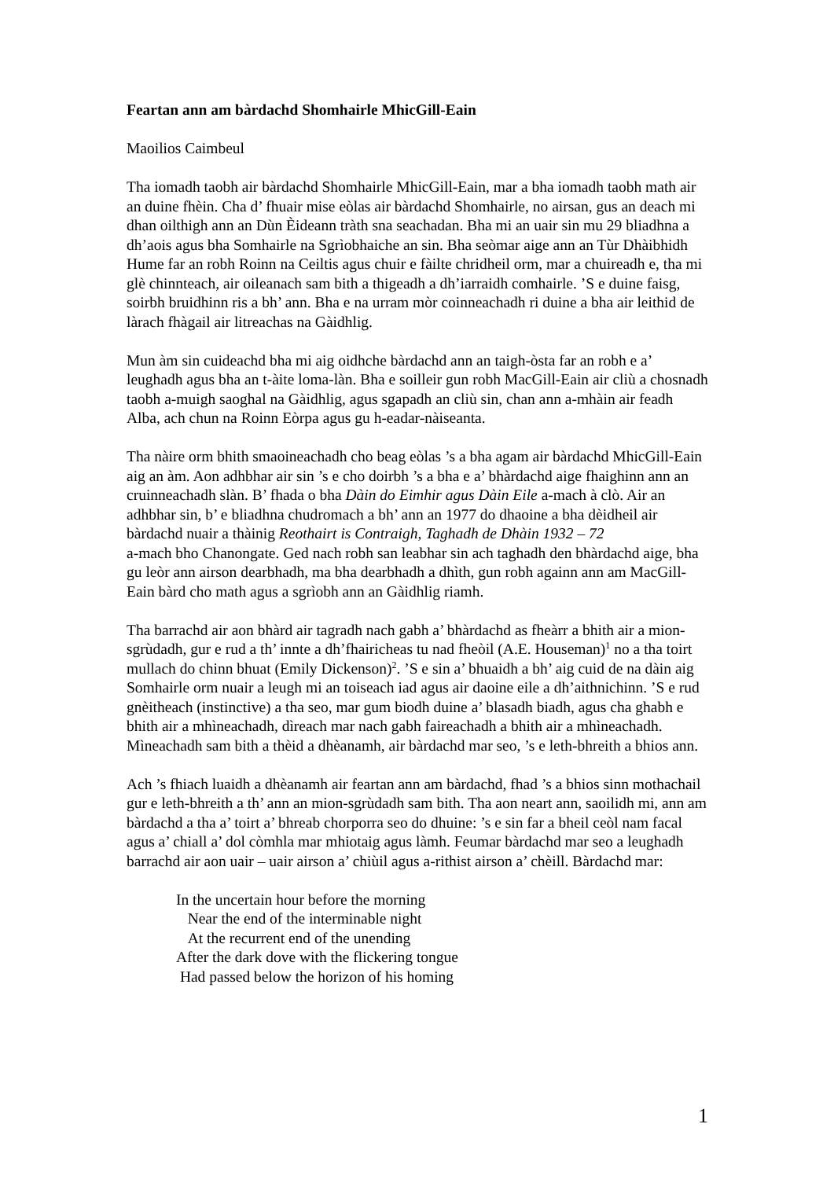Feartan ann am bàrdachd Shomhairle MhicGill-Eain
Maoilios Caimbeul
Tha iomadh taobh air bàrdachd Shomhairle MhicGill-Eain, mar a bha iomadh taobh math air an duine fhèin. Cha d’ fhuair mise eòlas air bàrdachd Shomhairle, no airsan, gus an deach mi dhan oilthigh ann an Dùn Èideann tràth sna seachadan. Bha mi an uair sin mu 29 bliadhna a dh’aois agus bha Somhairle na Sgrìobhaiche an sin. Bha seòmar aige ann an Tùr Dhàibhidh Hume far an robh Roinn na Ceiltis agus chuir e fàilte chridheil orm, mar a chuireadh e, tha mi glè chinnteach, air oileanach sam bith a thigeadh a dh’iarraidh comhairle. ’S e duine faisg, soirbh bruidhinn ris a bh’ ann. Bha e na urram mòr coinneachadh ri duine a bha air leithid de làrach fhàgail air litreachas na Gàidhlig.
Mun àm sin cuideachd bha mi aig oidhche bàrdachd ann an taigh-òsta far an robh e a’ leughadh agus bha an t-àite loma-làn. Bha e soilleir gun robh MacGill-Eain air cliù a chosnadh taobh a-muigh saoghal na Gàidhlig, agus sgapadh an cliù sin, chan ann a-mhàin air feadh Alba, ach chun na Roinn Eòrpa agus gu h-eadar-nàiseanta.
Tha nàire orm bhith smaoineachadh cho beag eòlas ’s a bha agam air bàrdachd MhicGill-Eain aig an àm. Aon adhbhar air sin ’s e cho doirbh ’s a bha e a’ bhàrdachd aige fhaighinn ann an cruinneachadh slàn. B’ fhada o bha Dàin do Eimhir agus Dàin Eile a-mach à clò. Air an adhbhar sin, b’ e bliadhna chudromach a bh’ ann an 1977 do dhaoine a bha dèidheil air bàrdachd nuair a thàinig Reothairt is Contraigh, Taghadh de Dhàin 1932 – 72
a-mach bho Chanongate. Ged nach robh san leabhar sin ach taghadh den bhàrdachd aige, bha gu leòr ann airson dearbhadh, ma bha dearbhadh a dhìth, gun robh againn ann am MacGill-Eain bàrd cho math agus a sgrìobh ann an Gàidhlig riamh.
Tha barrachd air aon bhàrd air tagradh nach gabh a’ bhàrdachd as fheàrr a bhith air a mion-sgrùdadh, gur e rud a th’ innte a dh’fhairicheas tu nad fheòil (A.E. Houseman)<sup>1</sup> no a tha toirt mullach do chinn bhuat (Emily Dickenson)<sup>2</sup>. ’S e sin a’ bhuaidh a bh’ aig cuid de na dàin aig Somhairle orm nuair a leugh mi an toiseach iad agus air daoine eile a dh’aithnichinn. ’S e rud gnèitheach (instinctive) a tha seo, mar gum biodh duine a’ blasadh biadh, agus cha ghabh e bhith air a mhìneachadh, dìreach mar nach gabh faireachadh a bhith air a mhìneachadh. Mìneachadh sam bith a thèid a dhèanamh, air bàrdachd mar seo, ’s e leth-bhreith a bhios ann.
Ach ’s fhiach luaidh a dhèanamh air feartan ann am bàrdachd, fhad ’s a bhios sinn mothachail gur e leth-bhreith a th’ ann an mion-sgrùdadh sam bith. Tha aon neart ann, saoilidh mi, ann am bàrdachd a tha a’ toirt a’ bhreab chorporra seo do dhuine: ’s e sin far a bheil ceòl nam facal agus a’ chiall a’ dol còmhla mar mhiotaig agus làmh. Feumar bàrdachd mar seo a leughadh barrachd air aon uair – uair airson a’ chiùil agus a-rithist airson a’ chèill. Bàrdachd mar:
In the uncertain hour before the morning
Near the end of the interminable night
At the recurrent end of the unending
After the dark dove with the flickering tongue
Had passed below the horizon of his homing
1